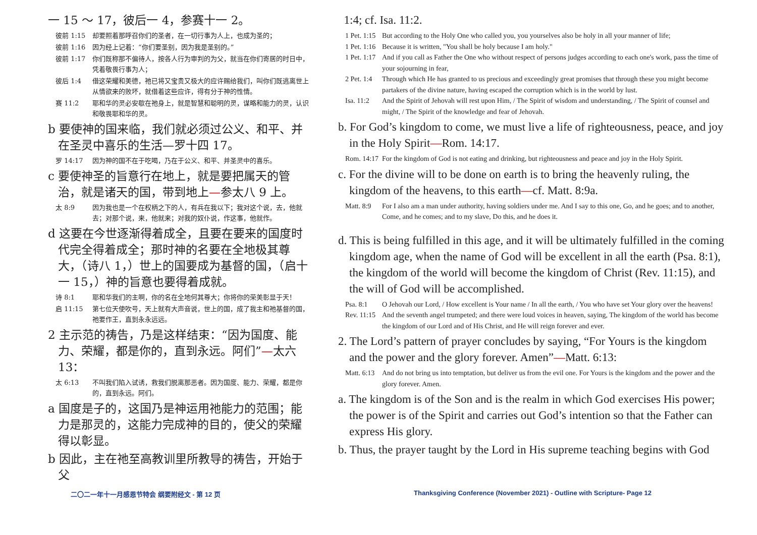一 15 ～ 17，彼后一 4，参赛十一 2。
彼前 1:15 却要照着那呼召你们的圣者，在一切行事为人上，也成为圣的；
彼前 1:16 因为经上记着：“你们要圣别，因为我是圣别的。”
彼前 1:17 你们既称那不偏待人，按各人行为审判的为父，就当在你们寄居的时日中，凭着敬畏行事为人；
彼后 1:4 借这荣耀和美德，祂已将又宝贵又极大的应许赐给我们，叫你们既逃离世上从情欲来的败坏，就借着这些应许，得有分于神的性情。
赛 11:2 耶和华的灵必安歇在祂身上，就是智慧和聪明的灵，谋略和能力的灵，认识和敬畏耶和华的灵。
b 要使神的国来临，我们就必须过公义、和平、并在圣灵中喜乐的生活—罗十四 17。
罗 14:17 因为神的国不在于吃喝，乃在于公义、和平、并圣灵中的喜乐。
c 要使神圣的旨意行在地上，就是要把属天的管治，就是诸天的国，带到地上—参太八 9 上。
太 8:9 因为我也是一个在权柄之下的人，有兵在我以下；我对这个说，去，他就去；对那个说，来，他就来；对我的奴仆说，作这事，他就作。
d 这要在今世逐渐得着成全，且要在要来的国度时代完全得着成全；那时神的名要在全地极其尊大，（诗八 1，）世上的国要成为基督的国，（启十一 15，）神的旨意也要得着成就。
诗 8:1 耶和华我们的主啊，你的名在全地何其尊大；你将你的荣美彰显于天！
启 11:15 第七位天使吹号，天上就有大声音说，世上的国，成了我主和祂基督的国，祂要作王，直到永永远远。
2 主示范的祷告，乃是这样结束：“因为国度、能力、荣耀，都是你的，直到永远。阿们”—太六 13：
太 6:13 不叫我们陷入试诱，救我们脱离那恶者。因为国度、能力、荣耀，都是你的，直到永远。阿们。
a 国度是子的，这国乃是神运用祂能力的范围；能力是那灵的，这能力完成神的目的，使父的荣耀得以彰显。
b 因此，主在祂至高教训里所教导的祷告，开始于父
1:4; cf. Isa. 11:2.
1 Pet. 1:15 But according to the Holy One who called you, you yourselves also be holy in all your manner of life;
1 Pet. 1:16 Because it is written, "You shall be holy because I am holy."
1 Pet. 1:17 And if you call as Father the One who without respect of persons judges according to each one's work, pass the time of your sojourning in fear,
2 Pet. 1:4 Through which He has granted to us precious and exceedingly great promises that through these you might become partakers of the divine nature, having escaped the corruption which is in the world by lust.
Isa. 11:2 And the Spirit of Jehovah will rest upon Him, / The Spirit of wisdom and understanding, / The Spirit of counsel and might, / The Spirit of the knowledge and fear of Jehovah.
b. For God’s kingdom to come, we must live a life of righteousness, peace, and joy in the Holy Spirit—Rom. 14:17.
Rom. 14:17 For the kingdom of God is not eating and drinking, but righteousness and peace and joy in the Holy Spirit.
c. For the divine will to be done on earth is to bring the heavenly ruling, the kingdom of the heavens, to this earth—cf. Matt. 8:9a.
Matt. 8:9 For I also am a man under authority, having soldiers under me. And I say to this one, Go, and he goes; and to another, Come, and he comes; and to my slave, Do this, and he does it.
d. This is being fulfilled in this age, and it will be ultimately fulfilled in the coming kingdom age, when the name of God will be excellent in all the earth (Psa. 8:1), the kingdom of the world will become the kingdom of Christ (Rev. 11:15), and the will of God will be accomplished.
Psa. 8:1 O Jehovah our Lord, / How excellent is Your name / In all the earth, / You who have set Your glory over the heavens!
Rev. 11:15 And the seventh angel trumpeted; and there were loud voices in heaven, saying, The kingdom of the world has become the kingdom of our Lord and of His Christ, and He will reign forever and ever.
2. The Lord’s pattern of prayer concludes by saying, “For Yours is the kingdom and the power and the glory forever. Amen”—Matt. 6:13:
Matt. 6:13 And do not bring us into temptation, but deliver us from the evil one. For Yours is the kingdom and the power and the glory forever. Amen.
a. The kingdom is of the Son and is the realm in which God exercises His power; the power is of the Spirit and carries out God’s intention so that the Father can express His glory.
b. Thus, the prayer taught by the Lord in His supreme teaching begins with God
二〇二一年十一月感恩节特会 纲要附经文 - 第 12 页
Thanksgiving Conference (November 2021) - Outline with Scripture- Page 12